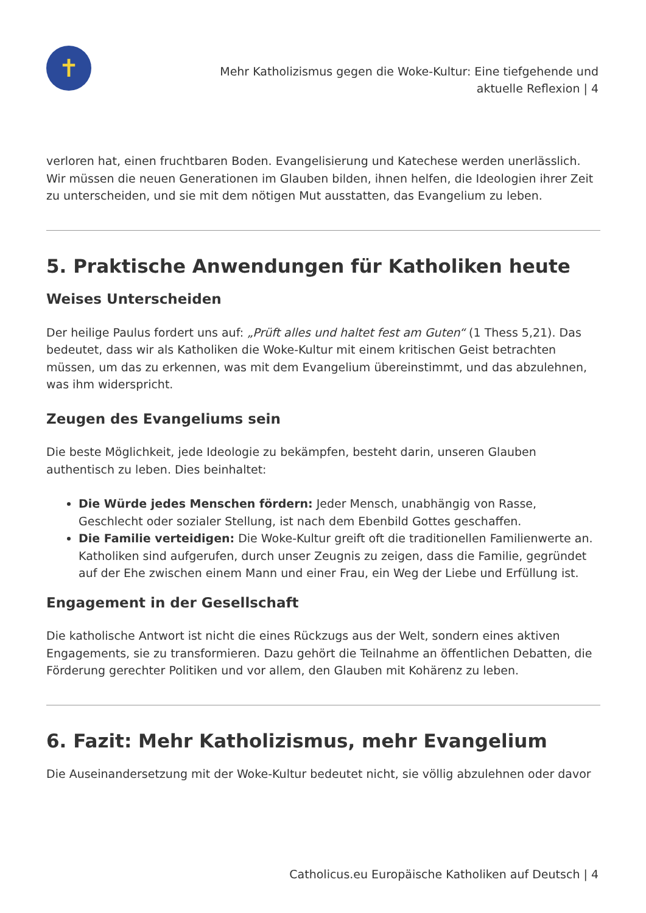✝
Mehr Katholizismus gegen die Woke-Kultur: Eine tiefgehende und
aktuelle Reflexion | 4
verloren hat, einen fruchtbaren Boden. Evangelisierung und Katechese werden unerlässlich. Wir müssen die neuen Generationen im Glauben bilden, ihnen helfen, die Ideologien ihrer Zeit zu unterscheiden, und sie mit dem nötigen Mut ausstatten, das Evangelium zu leben.
5. Praktische Anwendungen für Katholiken heute
Weises Unterscheiden
Der heilige Paulus fordert uns auf: „Prüft alles und haltet fest am Guten“ (1 Thess 5,21). Das bedeutet, dass wir als Katholiken die Woke-Kultur mit einem kritischen Geist betrachten müssen, um das zu erkennen, was mit dem Evangelium übereinstimmt, und das abzulehnen, was ihm widerspricht.
Zeugen des Evangeliums sein
Die beste Möglichkeit, jede Ideologie zu bekämpfen, besteht darin, unseren Glauben authentisch zu leben. Dies beinhaltet:
Die Würde jedes Menschen fördern: Jeder Mensch, unabhängig von Rasse, Geschlecht oder sozialer Stellung, ist nach dem Ebenbild Gottes geschaffen.
Die Familie verteidigen: Die Woke-Kultur greift oft die traditionellen Familienwerte an. Katholiken sind aufgerufen, durch unser Zeugnis zu zeigen, dass die Familie, gegründet auf der Ehe zwischen einem Mann und einer Frau, ein Weg der Liebe und Erfüllung ist.
Engagement in der Gesellschaft
Die katholische Antwort ist nicht die eines Rückzugs aus der Welt, sondern eines aktiven Engagements, sie zu transformieren. Dazu gehört die Teilnahme an öffentlichen Debatten, die Förderung gerechter Politiken und vor allem, den Glauben mit Kohärenz zu leben.
6. Fazit: Mehr Katholizismus, mehr Evangelium
Die Auseinandersetzung mit der Woke-Kultur bedeutet nicht, sie völlig abzulehnen oder davor
Catholicus.eu Europäische Katholiken auf Deutsch | 4